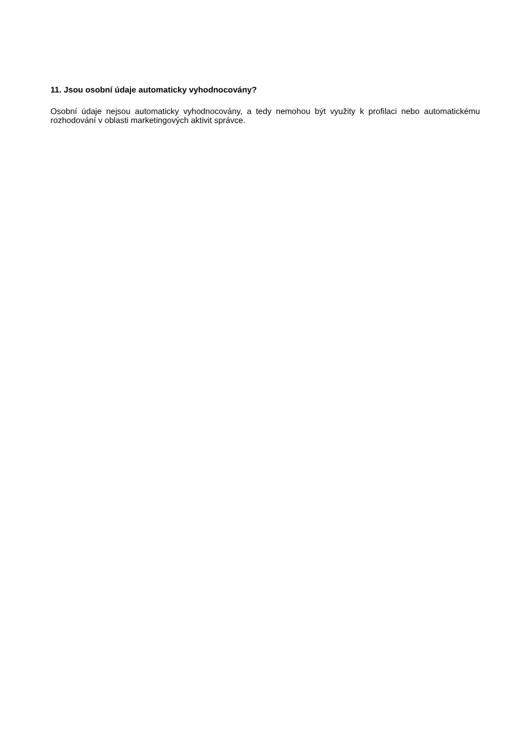11. Jsou osobní údaje automaticky vyhodnocovány?
Osobní údaje nejsou automaticky vyhodnocovány, a tedy nemohou být využity k profilaci nebo automatickému rozhodování v oblasti marketingových aktivit správce.